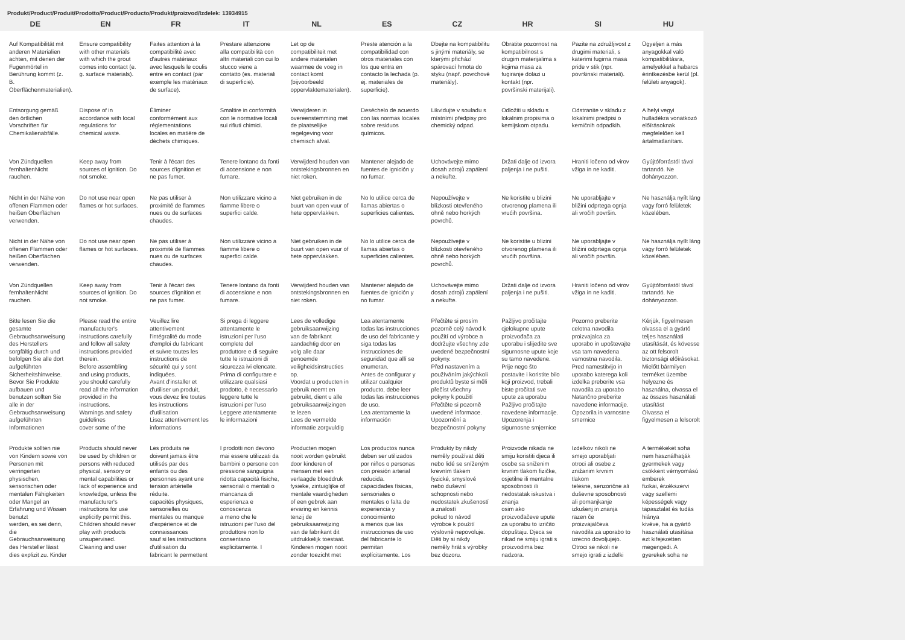Produkt/Product/Produit/Prodotto/Product/Producto/Produkt/proizvod/Izdelek: 13934915
| DE | EN | FR | IT | NL | ES | CZ | HR | SI | HU |
| --- | --- | --- | --- | --- | --- | --- | --- | --- | --- |
| Auf Kompatibilität mit anderen Materialien achten, mit denen der Fugenmörtel in Berührung kommt (z. B. Oberflächenmaterialien). | Ensure compatibility with other materials with which the grout comes into contact (e. g. surface materials). | Faites attention à la compatibilité avec d'autres matériaux avec lesquels le coulis entre en contact (par exemple les matériaux de surface). | Prestare attenzione alla compatibilità con altri materiali con cui lo stucco viene a contatto (es. materiali di superficie). | Let op de compatibiliteit met andere materialen waarmee de voeg in contact komt (bijvoorbeeld oppervlaktematerialen). | Preste atención a la compatibilidad con otros materiales con los que entra en contacto la lechada (p. ej. materiales de superficie). | Dbejte na kompatibilitu s jinými materiály, se kterými přichází spárovací hmota do styku (např. povrchové materiály). | Obratite pozornost na kompatibilnost s drugim materijalima s kojima masa za fugiranje dolazi u kontakt (npr. površinski materijali). | Pazite na združljivost z drugimi materiali, s katerimi fugirna masa pride v stik (npr. površinski materiali). | Ügyeljen a más anyagokkal való kompatibilitásra, amelyekkel a habarcs érintkezésbe kerül (pl. felületi anyagok). |
| Entsorgung gemäß den örtlichen Vorschriften für Chemikalienabfälle. | Dispose of in accordance with local regulations for chemical waste. | Éliminer conformément aux réglementations locales en matière de déchets chimiques. | Smaltire in conformità con le normative locali sui rifiuti chimici. | Verwijderen in overeenstemming met de plaatselijke regelgeving voor chemisch afval. | Deséchelo de acuerdo con las normas locales sobre residuos químicos. | Likvidujte v souladu s místními předpisy pro chemický odpad. | Odložiti u skladu s lokalnim propisima o kemijskom otpadu. | Odstranite v skladu z lokalnimi predpisi o kemičnih odpadkih. | A helyi vegyi hulladékra vonatkozó előírásoknak megfelelően kell ártalmatlanítani. |
| Von Zündquellen fernhaltenNicht rauchen. | Keep away from sources of ignition. Do not smoke. | Tenir à l'écart des sources d'ignition et ne pas fumer. | Tenere lontano da fonti di accensione e non fumare. | Verwijderd houden van ontstekingsbronnen en niet roken. | Mantener alejado de fuentes de ignición y no fumar. | Uchovávejte mimo dosah zdrojů zapálení a nekuřte. | Držati dalje od izvora paljenja i ne pušiti. | Hraniti ločeno od virov vžiga in ne kaditi. | Gyújtóforrástól távol tartandó. Ne dohányozzon. |
| Nicht in der Nähe von offenen Flammen oder heißen Oberflächen verwenden. | Do not use near open flames or hot surfaces. | Ne pas utiliser à proximité de flammes nues ou de surfaces chaudes. | Non utilizzare vicino a fiamme libere o superfici calde. | Niet gebruiken in de buurt van open vuur of hete oppervlakken. | No lo utilice cerca de llamas abiertas o superficies calientes. | Nepoužívejte v blízkosti otevřeného ohně nebo horkých povrchů. | Ne koristite u blizini otvorenog plamena ili vrućih površina. | Ne uporabljajte v bližini odprtega ognja ali vročih površin. | Ne használja nyílt láng vagy forró felületek közelében. |
| Nicht in der Nähe von offenen Flammen oder heißen Oberflächen verwenden. | Do not use near open flames or hot surfaces. | Ne pas utiliser à proximité de flammes nues ou de surfaces chaudes. | Non utilizzare vicino a fiamme libere o superfici calde. | Niet gebruiken in de buurt van open vuur of hete oppervlakken. | No lo utilice cerca de llamas abiertas o superficies calientes. | Nepoužívejte v blízkosti otevřeného ohně nebo horkých povrchů. | Ne koristite u blizini otvorenog plamena ili vrućih površina. | Ne uporabljajte v bližini odprtega ognja ali vročih površin. | Ne használja nyílt láng vagy forró felületek közelében. |
| Von Zündquellen fernhaltenNicht rauchen. | Keep away from sources of ignition. Do not smoke. | Tenir à l'écart des sources d'ignition et ne pas fumer. | Tenere lontano da fonti di accensione e non fumare. | Verwijderd houden van ontstekingsbronnen en niet roken. | Mantener alejado de fuentes de ignición y no fumar. | Uchovávejte mimo dosah zdrojů zapálení a nekuřte. | Držati dalje od izvora paljenja i ne pušiti. | Hraniti ločeno od virov vžiga in ne kaditi. | Gyújtóforrástól távol tartandó. Ne dohányozzon. |
| Bitte lesen Sie die gesamte Gebrauchsanweisung des Herstellers sorgfältig durch und befolgen Sie alle dort aufgeführten Sicherheitshinweise. Bevor Sie Produkte aufbauen und benutzen sollten Sie alle in der Gebrauchsanweisung aufgeführten Informationen | Please read the entire manufacturer's instructions carefully and follow all safety instructions provided therein. Before assembling and using products, you should carefully read all the information provided in the instructions. Warnings and safety guidelines cover some of the | Veuillez lire attentivement l'intégralité du mode d'emploi du fabricant et suivre toutes les instructions de sécurité qui y sont indiquées. Avant d'installer et d'utiliser un produit, vous devez lire toutes les instructions d'utilisation Lisez attentivement les informations | Si prega di leggere attentamente le istruzioni per l'uso complete del produttore e di seguire tutte le istruzioni di sicurezza ivi elencate. Prima di configurare e utilizzare qualsiasi prodotto, è necessario leggere tutte le istruzioni per l'uso Leggere attentamente le informazioni | Lees de volledige gebruiksaanwijzing van de fabrikant aandachtig door en volg alle daar genoemde veiligheidsinstructies op. Voordat u producten in gebruik neemt en gebruikt, dient u alle gebruiksaanwijzingen te lezen Lees de vermelde informatie zorgvuldig | Lea atentamente todas las instrucciones de uso del fabricante y siga todas las instrucciones de seguridad que allí se enumeran. Antes de configurar y utilizar cualquier producto, debe leer todas las instrucciones de uso. Lea atentamente la información | Přečtěte si prosím pozorně celý návod k použití od výrobce a dodržujte všechny zde uvedené bezpečnostní pokyny. Před nastavením a používáním jakýchkoli produktů byste si měli přečíst všechny pokyny k použití Přečtěte si pozorně uvedené informace. Upozornění a bezpečnostní pokyny | Pažljivo pročitajte cjelokupne upute proizvođača za uporabu i slijedite sve sigurnosne upute koje su tamo navedene. Prije nego što postavite i koristite bilo koji proizvod, trebali biste pročitati sve upute za uporabu Pažljivo pročitajte navedene informacije. Upozorenja i sigurnosne smjernice | Pozorno preberite celotna navodila proizvajalca za uporabo in upoštevajte vsa tam navedena varnostna navodila. Pred namestitvijo in uporabo katerega koli izdelka preberite vsa navodila za uporabo Natančno preberite navedene informacije. Opozorila in varnostne smernice | Kérjük, figyelmesen olvassa el a gyártó teljes használati utasítását, és kövesse az ott felsorolt biztonsági előírásokat. Mielőtt bármilyen terméket üzembe helyezne és használna, olvassa el az összes használati utasítást Olvassa el figyelmesen a felsorolt |
| Produkte sollten nie von Kindern sowie von Personen mit verringerten physischen, sensorischen oder mentalen Fähigkeiten oder Mangel an Erfahrung und Wissen benutzt werden, es sei denn, die Gebrauchsanweisung des Hersteller lässt dies explizit zu. Kinder | Products should never be used by children or persons with reduced physical, sensory or mental capabilities or lack of experience and knowledge, unless the manufacturer's instructions for use explicitly permit this. Children should never play with products unsupervised. Cleaning and user | Les produits ne doivent jamais être utilisés par des enfants ou des personnes ayant une tension artérielle réduite. capacités physiques, sensorielles ou mentales ou manque d’expérience et de connaissances sauf si les instructions d'utilisation du fabricant le permettent | I prodotti non devono mai essere utilizzati da bambini o persone con pressione sanguigna ridotta capacità fisiche, sensoriali o mentali o mancanza di esperienza e conoscenza a meno che le istruzioni per l'uso del produttore non lo consentano esplicitamente. I | Producten mogen nooit worden gebruikt door kinderen of mensen met een verlaagde bloeddruk fysieke, zintuiglijke of mentale vaardigheden of een gebrek aan ervaring en kennis tenzij de gebruiksaanwijzing van de fabrikant dit uitdrukkelijk toestaat. Kinderen mogen nooit zonder toezicht met | Los productos nunca deben ser utilizados por niños o personas con presión arterial reducida. capacidades físicas, sensoriales o mentales o falta de experiencia y conocimiento a menos que las instrucciones de uso del fabricante lo permitan explícitamente. Los | Produkty by nikdy neměly používat děti nebo lidé se sníženým krevním tlakem fyzické, smyslové nebo duševní schopnosti nebo nedostatek zkušeností a znalostí pokud to návod výrobce k použití výslovně nepovoluje. Děti by si nikdy neměly hrát s výrobky bez dozoru. | Proizvode nikada ne smiju koristiti djeca ili osobe sa sniženim krvnim tlakom fizičke, osjetilne ili mentalne sposobnosti ili nedostatak iskustva i znanja osim ako proizvođačeve upute za uporabu to izričito dopuštaju. Djeca se nikad ne smiju igrati s proizvodima bez nadzora. | Izdelkov nikoli ne smejo uporabljati otroci ali osebe z znižanim krvnim tlakom telesne, senzorične ali duševne sposobnosti ali pomanjkanje izkušenj in znanja razen če proizvajalčeva navodila za uporabo to izrecno dovoljujejo. Otroci se nikoli ne smejo igrati z izdelki | A termékeket soha nem használhatják gyermekek vagy csökkent vérnyomású emberek fizikai, érzékszervi vagy szellemi képességek vagy tapasztalat és tudás hiánya kivéve, ha a gyártó használati utasítása ezt kifejezetten megengedi. A gyerekek soha ne |